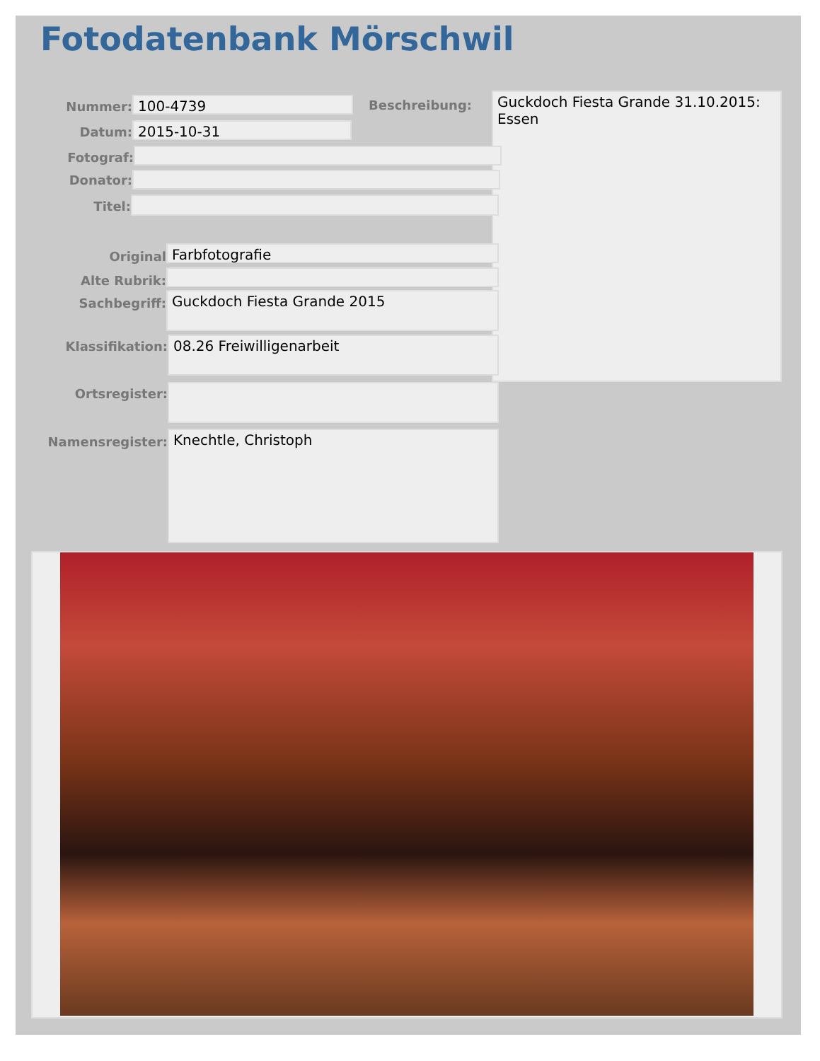Fotodatenbank Mörschwil
Nummer:
100-4739
Beschreibung:
Guckdoch Fiesta Grande 31.10.2015: Essen
Datum:
2015-10-31
Fotograf:
Donator:
Titel:
Original
Farbfotografie
Alte Rubrik:
Sachbegriff:
Guckdoch Fiesta Grande 2015
Klassifikation:
08.26 Freiwilligenarbeit
Ortsregister:
Namensregister:
Knechtle, Christoph